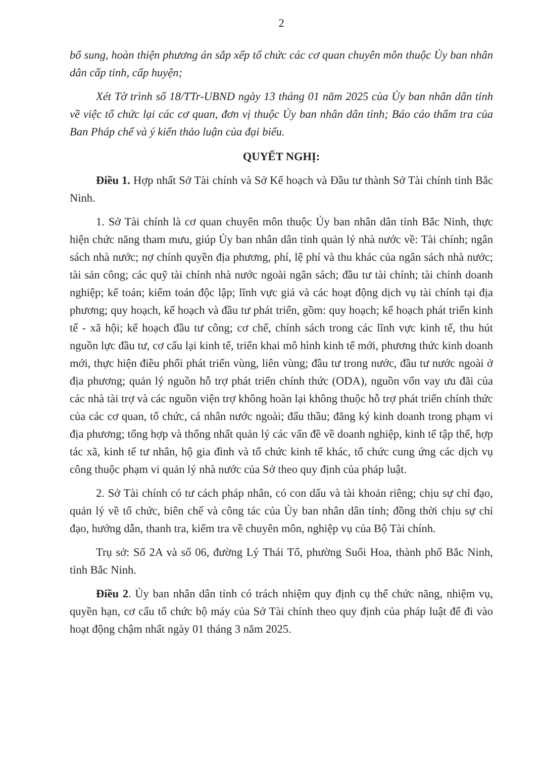2
bổ sung, hoàn thiện phương án sắp xếp tổ chức các cơ quan chuyên môn thuộc Ủy ban nhân dân cấp tỉnh, cấp huyện;
Xét Tờ trình số 18/TTr-UBND ngày 13 tháng 01 năm 2025 của Ủy ban nhân dân tỉnh về việc tổ chức lại các cơ quan, đơn vị thuộc Ủy ban nhân dân tỉnh; Báo cáo thẩm tra của Ban Pháp chế và ý kiến thảo luận của đại biểu.
QUYẾT NGHỊ:
Điều 1. Hợp nhất Sở Tài chính và Sở Kế hoạch và Đầu tư thành Sở Tài chính tỉnh Bắc Ninh.
1. Sở Tài chính là cơ quan chuyên môn thuộc Ủy ban nhân dân tỉnh Bắc Ninh, thực hiện chức năng tham mưu, giúp Ủy ban nhân dân tỉnh quản lý nhà nước về: Tài chính; ngân sách nhà nước; nợ chính quyền địa phương, phí, lệ phí và thu khác của ngân sách nhà nước; tài sản công; các quỹ tài chính nhà nước ngoài ngân sách; đầu tư tài chính; tài chính doanh nghiệp; kế toán; kiểm toán độc lập; lĩnh vực giá và các hoạt động dịch vụ tài chính tại địa phương; quy hoạch, kế hoạch và đầu tư phát triển, gồm: quy hoạch; kế hoạch phát triển kinh tế - xã hội; kế hoạch đầu tư công; cơ chế, chính sách trong các lĩnh vực kinh tế, thu hút nguồn lực đầu tư, cơ cấu lại kinh tế, triển khai mô hình kinh tế mới, phương thức kinh doanh mới, thực hiện điều phối phát triển vùng, liên vùng; đầu tư trong nước, đầu tư nước ngoài ở địa phương; quản lý nguồn hỗ trợ phát triển chính thức (ODA), nguồn vốn vay ưu đãi của các nhà tài trợ và các nguồn viện trợ không hoàn lại không thuộc hỗ trợ phát triển chính thức của các cơ quan, tổ chức, cá nhân nước ngoài; đấu thầu; đăng ký kinh doanh trong phạm vi địa phương; tổng hợp và thống nhất quản lý các vấn đề về doanh nghiệp, kinh tế tập thể, hợp tác xã, kinh tế tư nhân, hộ gia đình và tổ chức kinh tế khác, tổ chức cung ứng các dịch vụ công thuộc phạm vi quản lý nhà nước của Sở theo quy định của pháp luật.
2. Sở Tài chính có tư cách pháp nhân, có con dấu và tài khoản riêng; chịu sự chỉ đạo, quản lý về tổ chức, biên chế và công tác của Ủy ban nhân dân tỉnh; đồng thời chịu sự chỉ đạo, hướng dẫn, thanh tra, kiểm tra về chuyên môn, nghiệp vụ của Bộ Tài chính.
Trụ sở: Số 2A và số 06, đường Lý Thái Tổ, phường Suối Hoa, thành phố Bắc Ninh, tỉnh Bắc Ninh.
Điều 2. Ủy ban nhân dân tỉnh có trách nhiệm quy định cụ thể chức năng, nhiệm vụ, quyền hạn, cơ cấu tổ chức bộ máy của Sở Tài chính theo quy định của pháp luật để đi vào hoạt động chậm nhất ngày 01 tháng 3 năm 2025.